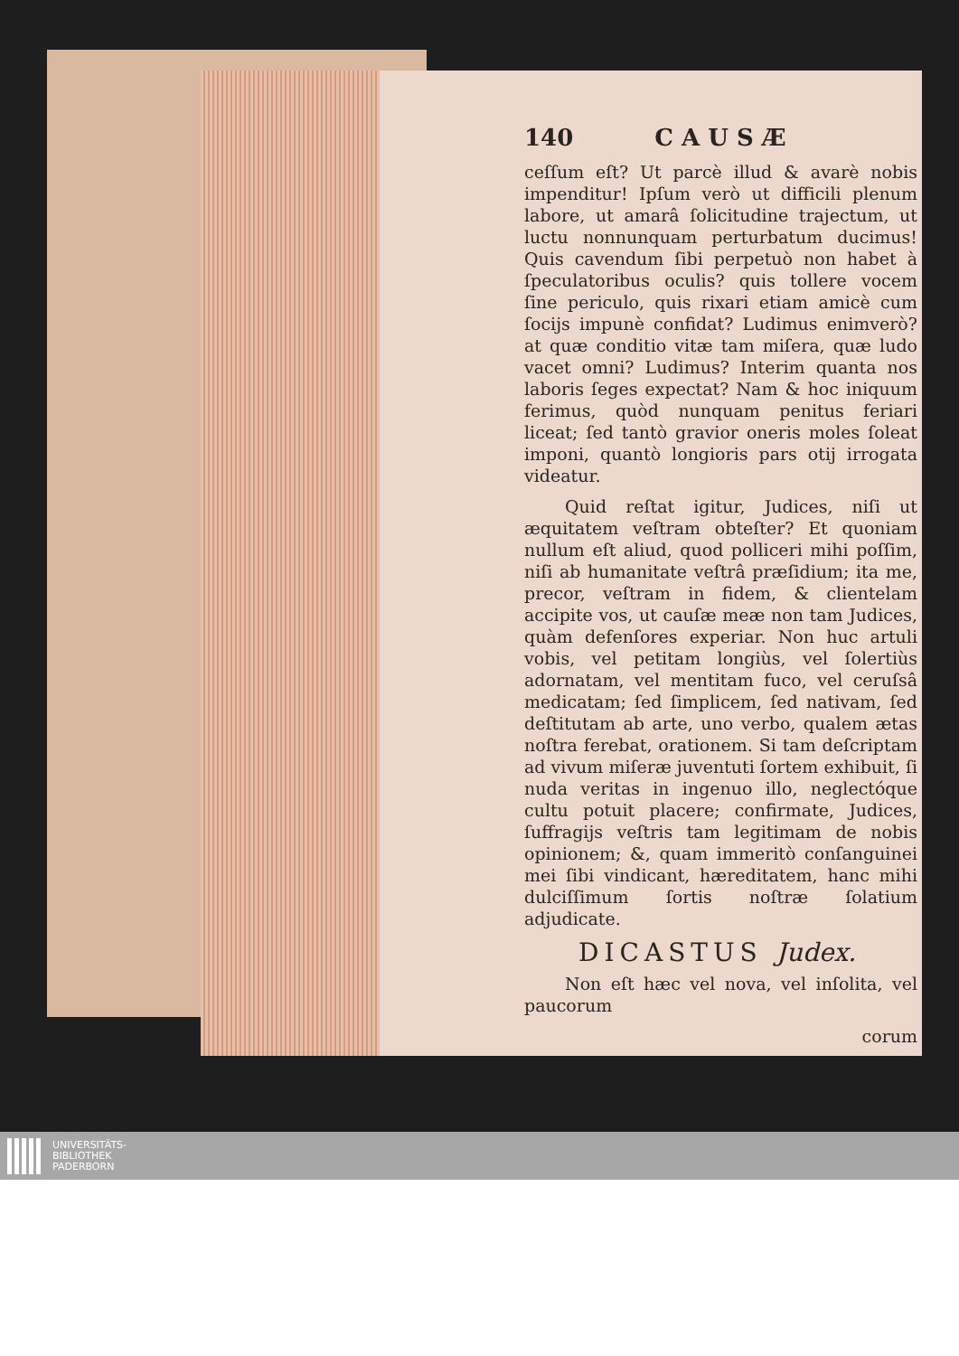140 C A U S Æ
ceſſum eſt? Ut parcè illud & avarè nobis impenditur! Ipſum verò ut difficili plenum labore, ut amarâ ſolicitudine trajectum, ut luctu nonnunquam perturbatum ducimus! Quis cavendum ſibi perpetuò non habet à ſpeculatoribus oculis? quis tollere vocem ſine periculo, quis rixari etiam amicè cum ſocijs impunè confidat? Ludimus enimverò? at quæ conditio vitæ tam miſera, quæ ludo vacet omni? Ludimus? Interim quanta nos laboris ſeges expectat? Nam & hoc iniquum ferimus, quòd nunquam penitus feriari liceat; ſed tantò gravior oneris moles ſoleat imponi, quantò longioris pars otij irrogata videatur.
Quid reſtat igitur, Judices, niſi ut æquitatem veſtram obteſter? Et quoniam nullum eſt aliud, quod polliceri mihi poſſim, niſi ab humanitate veſtrâ præſidium; ita me, precor, veſtram in fidem, & clientelam accipite vos, ut cauſæ meæ non tam Judices, quàm defenſores experiar. Non huc artuli vobis, vel petitam longiùs, vel ſolertiùs adornatam, vel mentitam fuco, vel ceruſsâ medicatam; ſed ſimplicem, ſed nativam, ſed deſtitutam ab arte, uno verbo, qualem ætas noſtra ferebat, orationem. Si tam deſcriptam ad vivum miſeræ juventuti ſortem exhibuit, ſi nuda veritas in ingenuo illo, neglectóque cultu potuit placere; confirmate, Judices, ſuffragijs veſtris tam legitimam de nobis opinionem; &, quam immeritò conſanguinei mei ſibi vindicant, hæreditatem, hanc mihi dulciſſimum ſortis noſtræ ſolatium adjudicate.
DICASTUS Judex.
Non eſt hæc vel nova, vel inſolita, vel paucorum
corum
UNIVERSITÄTS-
BIBLIOTHEK
PADERBORN